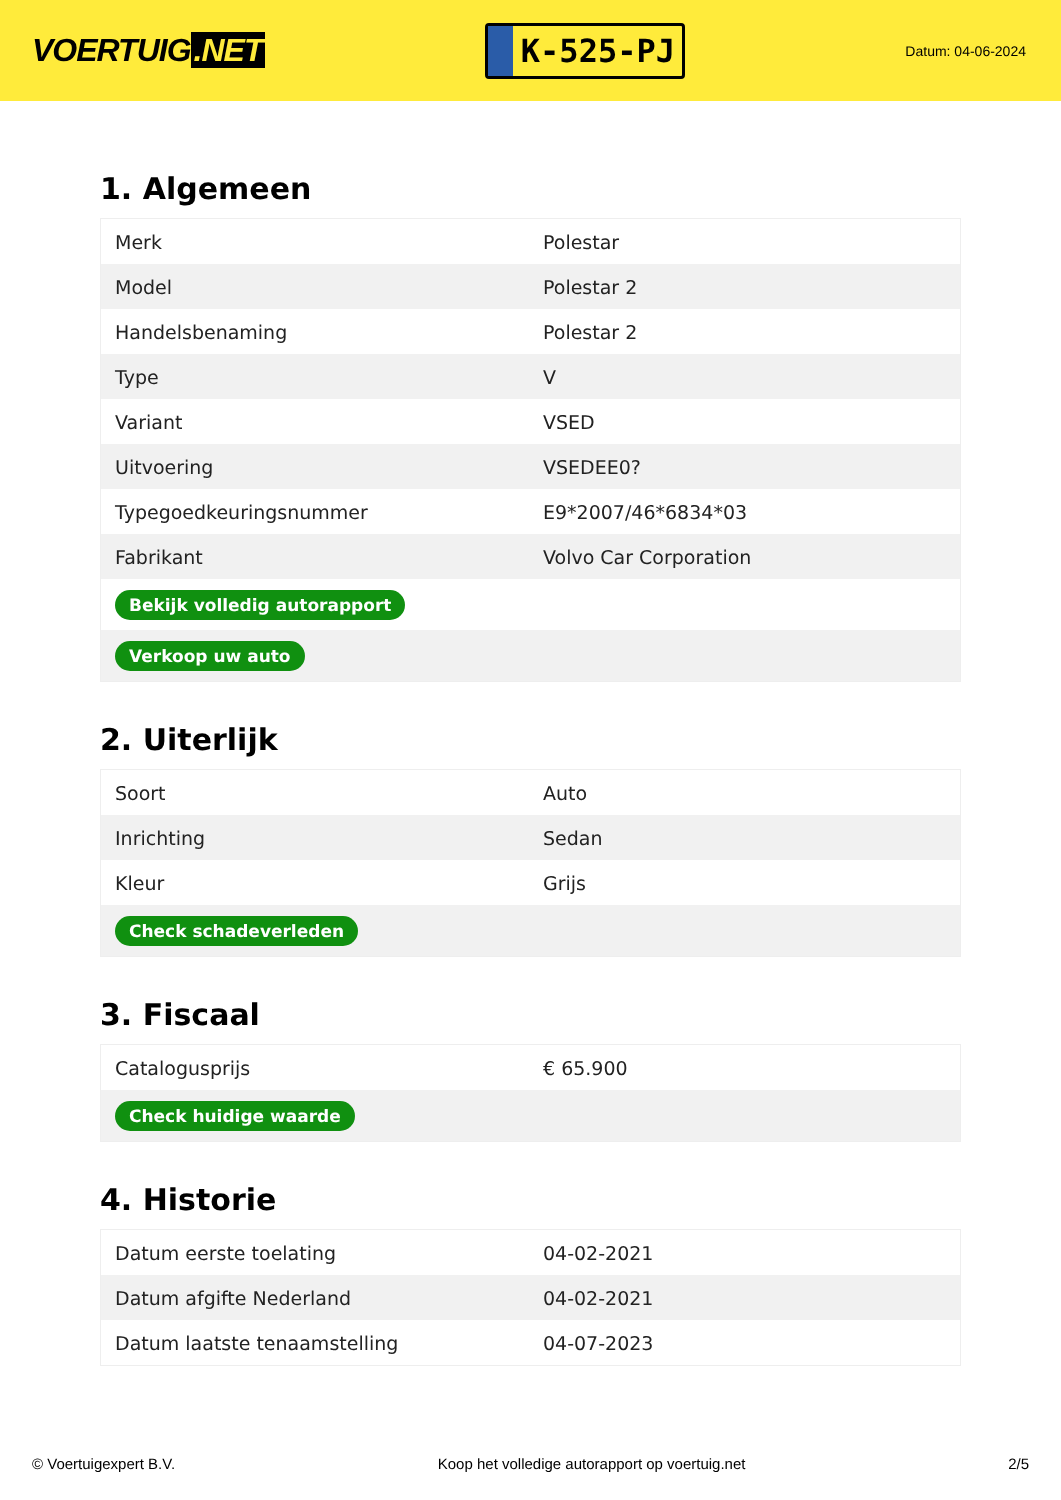VOERTUIG.NET
K-525-PJ
Datum: 04-06-2024
1. Algemeen
| Merk | Polestar |
| Model | Polestar 2 |
| Handelsbenaming | Polestar 2 |
| Type | V |
| Variant | VSED |
| Uitvoering | VSEDEE0? |
| Typegoedkeuringsnummer | E9*2007/46*6834*03 |
| Fabrikant | Volvo Car Corporation |
| Bekijk volledig autorapport | |
| Verkoop uw auto | |
2. Uiterlijk
| Soort | Auto |
| Inrichting | Sedan |
| Kleur | Grijs |
| Check schadeverleden | |
3. Fiscaal
| Catalogusprijs | € 65.900 |
| Check huidige waarde | |
4. Historie
| Datum eerste toelating | 04-02-2021 |
| Datum afgifte Nederland | 04-02-2021 |
| Datum laatste tenaamstelling | 04-07-2023 |
© Voertuigexpert B.V. Koop het volledige autorapport op voertuig.net 2/5